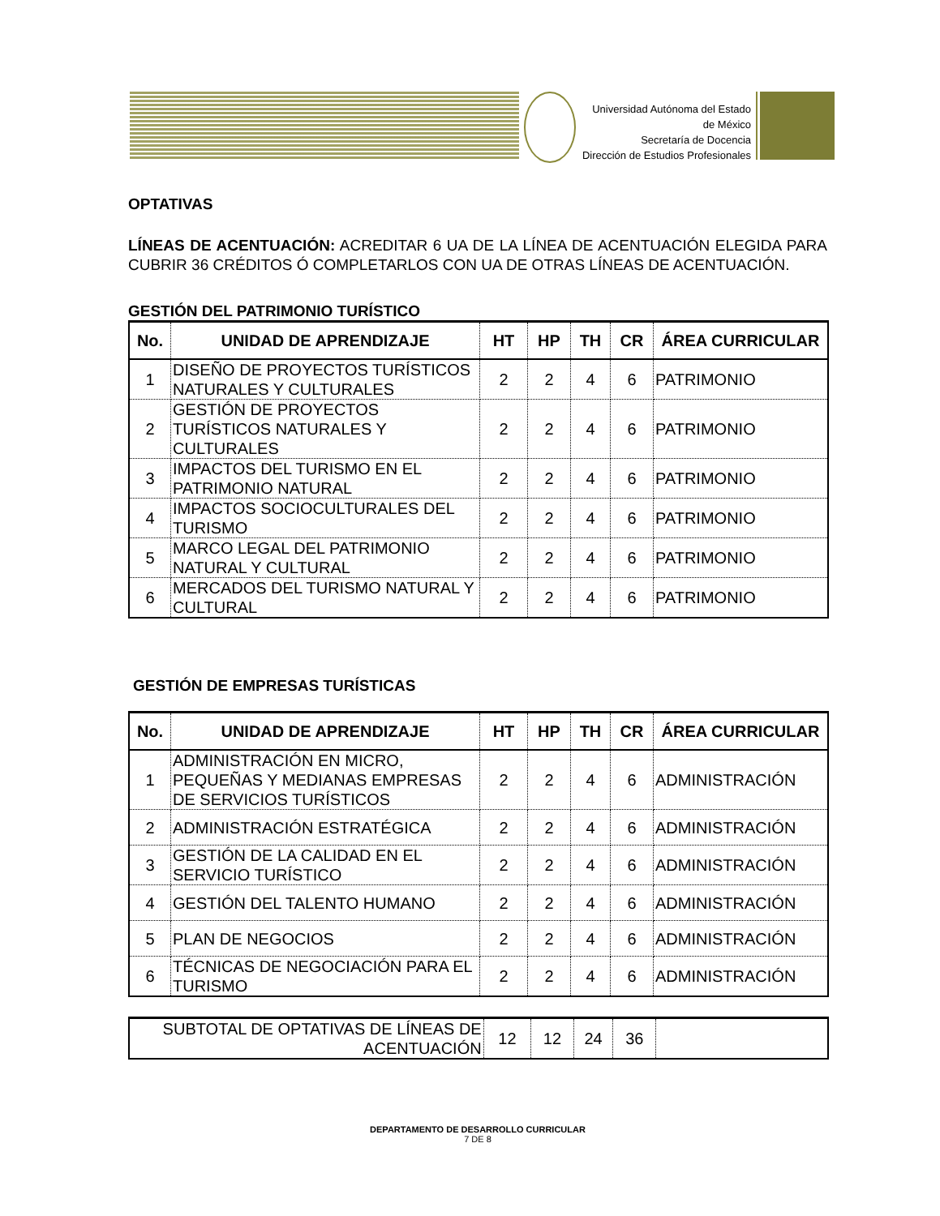Universidad Autónoma del Estado de México
Secretaría de Docencia
Dirección de Estudios Profesionales
OPTATIVAS
LÍNEAS DE ACENTUACIÓN: ACREDITAR 6 UA DE LA LÍNEA DE ACENTUACIÓN ELEGIDA PARA CUBRIR 36 CRÉDITOS Ó COMPLETARLOS CON UA DE OTRAS LÍNEAS DE ACENTUACIÓN.
GESTIÓN DEL PATRIMONIO TURÍSTICO
| No. | UNIDAD DE APRENDIZAJE | HT | HP | TH | CR | ÁREA CURRICULAR |
| --- | --- | --- | --- | --- | --- | --- |
| 1 | DISEÑO DE PROYECTOS TURÍSTICOS NATURALES Y CULTURALES | 2 | 2 | 4 | 6 | PATRIMONIO |
| 2 | GESTIÓN DE PROYECTOS TURÍSTICOS NATURALES Y CULTURALES | 2 | 2 | 4 | 6 | PATRIMONIO |
| 3 | IMPACTOS DEL TURISMO EN EL PATRIMONIO NATURAL | 2 | 2 | 4 | 6 | PATRIMONIO |
| 4 | IMPACTOS SOCIOCULTURALES DEL TURISMO | 2 | 2 | 4 | 6 | PATRIMONIO |
| 5 | MARCO LEGAL DEL PATRIMONIO NATURAL Y CULTURAL | 2 | 2 | 4 | 6 | PATRIMONIO |
| 6 | MERCADOS DEL TURISMO NATURAL Y CULTURAL | 2 | 2 | 4 | 6 | PATRIMONIO |
GESTIÓN DE EMPRESAS TURÍSTICAS
| No. | UNIDAD DE APRENDIZAJE | HT | HP | TH | CR | ÁREA CURRICULAR |
| --- | --- | --- | --- | --- | --- | --- |
| 1 | ADMINISTRACIÓN EN MICRO, PEQUEÑAS Y MEDIANAS EMPRESAS DE SERVICIOS TURÍSTICOS | 2 | 2 | 4 | 6 | ADMINISTRACIÓN |
| 2 | ADMINISTRACIÓN ESTRATÉGICA | 2 | 2 | 4 | 6 | ADMINISTRACIÓN |
| 3 | GESTIÓN DE LA CALIDAD EN EL SERVICIO TURÍSTICO | 2 | 2 | 4 | 6 | ADMINISTRACIÓN |
| 4 | GESTIÓN DEL TALENTO HUMANO | 2 | 2 | 4 | 6 | ADMINISTRACIÓN |
| 5 | PLAN DE NEGOCIOS | 2 | 2 | 4 | 6 | ADMINISTRACIÓN |
| 6 | TÉCNICAS DE NEGOCIACIÓN PARA EL TURISMO | 2 | 2 | 4 | 6 | ADMINISTRACIÓN |
| SUBTOTAL DE OPTATIVAS DE LÍNEAS DE ACENTUACIÓN | 12 | 12 | 24 | 36 | |
DEPARTAMENTO DE DESARROLLO CURRICULAR
7 DE 8